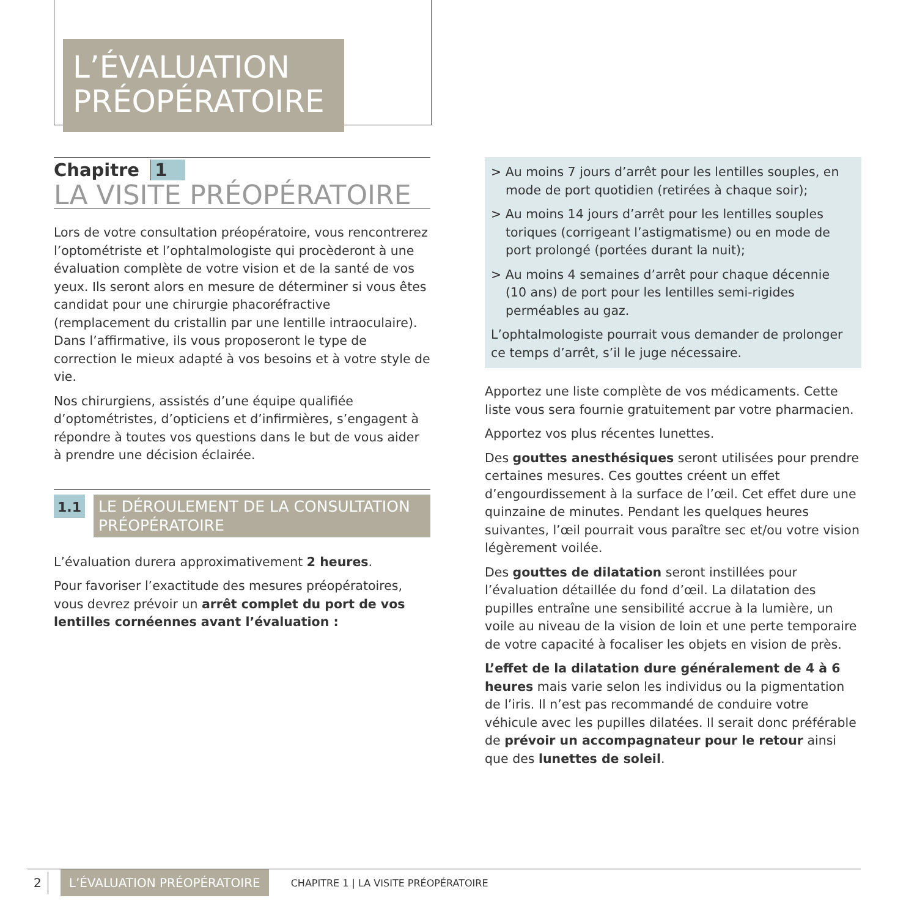L’ÉVALUATION PRÉOPÉRATOIRE
Chapitre 1
LA VISITE PRÉOPÉRATOIRE
Lors de votre consultation préopératoire, vous rencontrerez l’optométriste et l’ophtalmologiste qui procèderont à une évaluation complète de votre vision et de la santé de vos yeux. Ils seront alors en mesure de déterminer si vous êtes candidat pour une chirurgie phacoréfractive (remplacement du cristallin par une lentille intraoculaire). Dans l’affirmative, ils vous proposeront le type de correction le mieux adapté à vos besoins et à votre style de vie.
Nos chirurgiens, assistés d’une équipe qualifiée d’optométristes, d’opticiens et d’infirmières, s’engagent à répondre à toutes vos questions dans le but de vous aider à prendre une décision éclairée.
1.1
LE DÉROULEMENT DE LA CONSULTATION PRÉOPÉRATOIRE
L’évaluation durera approximativement 2 heures.
Pour favoriser l’exactitude des mesures préopératoires, vous devrez prévoir un arrêt complet du port de vos lentilles cornéennes avant l’évaluation :
> Au moins 7 jours d’arrêt pour les lentilles souples, en mode de port quotidien (retirées à chaque soir);
> Au moins 14 jours d’arrêt pour les lentilles souples toriques (corrigeant l’astigmatisme) ou en mode de port prolongé (portées durant la nuit);
> Au moins 4 semaines d’arrêt pour chaque décennie (10 ans) de port pour les lentilles semi-rigides perméables au gaz.
L’ophtalmologiste pourrait vous demander de prolonger ce temps d’arrêt, s’il le juge nécessaire.
Apportez une liste complète de vos médicaments. Cette liste vous sera fournie gratuitement par votre pharmacien.
Apportez vos plus récentes lunettes.
Des gouttes anesthésiques seront utilisées pour prendre certaines mesures. Ces gouttes créent un effet d’engourdissement à la surface de l’œil. Cet effet dure une quinzaine de minutes. Pendant les quelques heures suivantes, l’œil pourrait vous paraître sec et/ou votre vision légèrement voilée.
Des gouttes de dilatation seront instillées pour l’évaluation détaillée du fond d’œil. La dilatation des pupilles entraîne une sensibilité accrue à la lumière, un voile au niveau de la vision de loin et une perte temporaire de votre capacité à focaliser les objets en vision de près.
L’effet de la dilatation dure généralement de 4 à 6 heures mais varie selon les individus ou la pigmentation de l’iris. Il n’est pas recommandé de conduire votre véhicule avec les pupilles dilatées. Il serait donc préférable de prévoir un accompagnateur pour le retour ainsi que des lunettes de soleil.
2 L’ÉVALUATION PRÉOPÉRATOIRE CHAPITRE 1 | LA VISITE PRÉOPÉRATOIRE